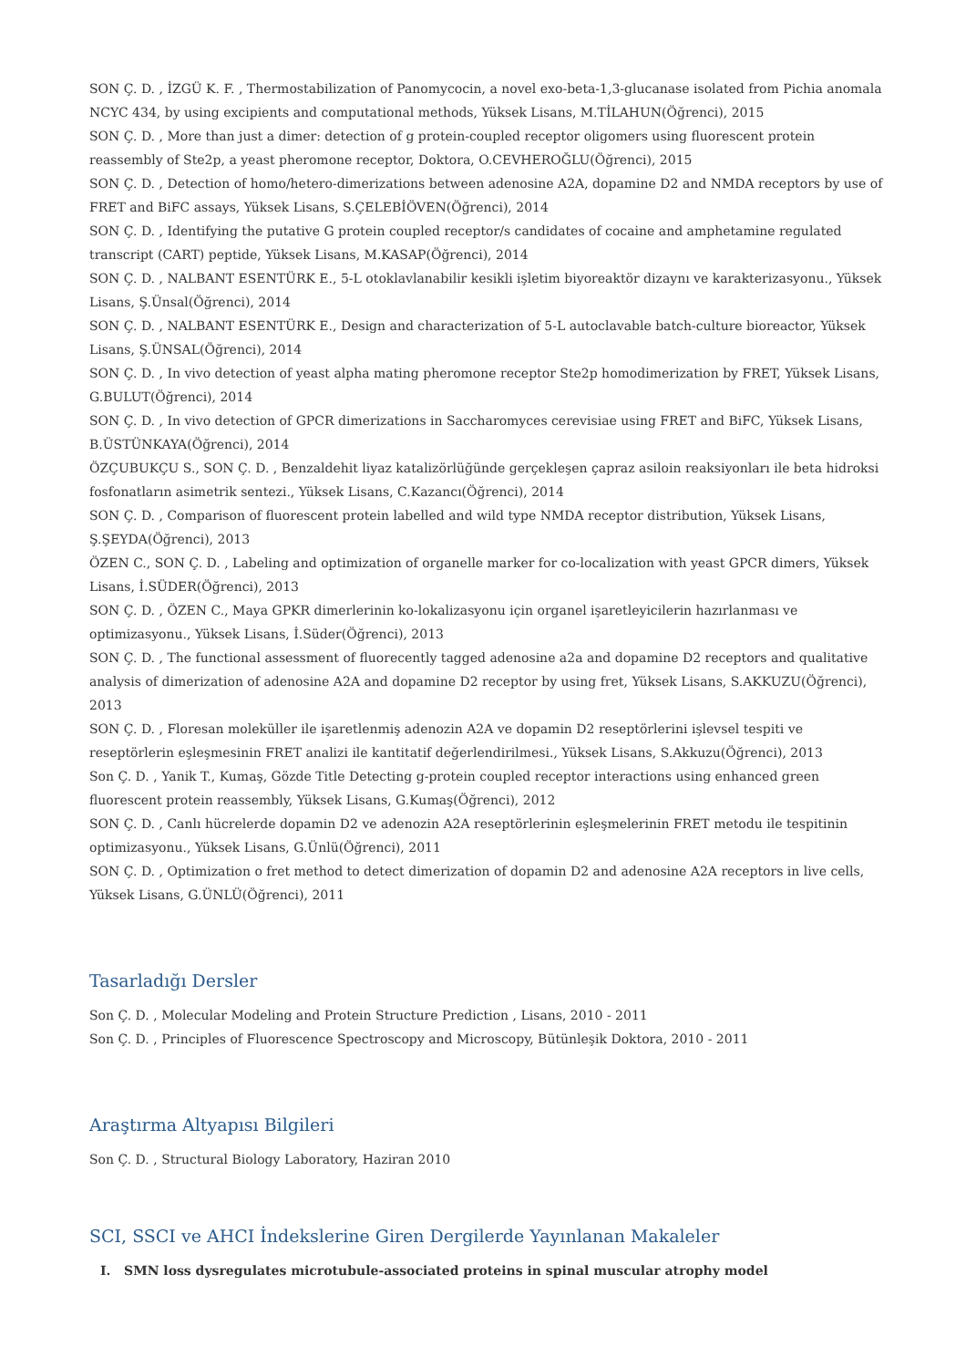SON Ç. D. , İZGÜ K. F. , Thermostabilization of Panomycocin, a novel exo-beta-1,3-glucanase isolated from Pichia anomala NCYC 434, by using excipients and computational methods, Yüksek Lisans, M.TİLAHUN(Öğrenci), 2015
SON Ç. D. , More than just a dimer: detection of g protein-coupled receptor oligomers using fluorescent protein reassembly of Ste2p, a yeast pheromone receptor, Doktora, O.CEVHEROĞLU(Öğrenci), 2015
SON Ç. D. , Detection of homo/hetero-dimerizations between adenosine A2A, dopamine D2 and NMDA receptors by use of FRET and BiFC assays, Yüksek Lisans, S.ÇELEBİÖVEN(Öğrenci), 2014
SON Ç. D. , Identifying the putative G protein coupled receptor/s candidates of cocaine and amphetamine regulated transcript (CART) peptide, Yüksek Lisans, M.KASAP(Öğrenci), 2014
SON Ç. D. , NALBANT ESENTÜRK E., 5-L otoklavlanabilir kesikli işletim biyoreaktör dizaynı ve karakterizasyonu., Yüksek Lisans, Ş.Ünsal(Öğrenci), 2014
SON Ç. D. , NALBANT ESENTÜRK E., Design and characterization of 5-L autoclavable batch-culture bioreactor, Yüksek Lisans, Ş.ÜNSAL(Öğrenci), 2014
SON Ç. D. , In vivo detection of yeast alpha mating pheromone receptor Ste2p homodimerization by FRET, Yüksek Lisans, G.BULUT(Öğrenci), 2014
SON Ç. D. , In vivo detection of GPCR dimerizations in Saccharomyces cerevisiae using FRET and BiFC, Yüksek Lisans, B.ÜSTÜNKAYA(Öğrenci), 2014
ÖZÇUBUKÇU S., SON Ç. D. , Benzaldehit liyaz katalizörlüğünde gerçekleşen çapraz asiloin reaksiyonları ile beta hidroksi fosfonatların asimetrik sentezi., Yüksek Lisans, C.Kazancı(Öğrenci), 2014
SON Ç. D. , Comparison of fluorescent protein labelled and wild type NMDA receptor distribution, Yüksek Lisans, Ş.ŞEYDA(Öğrenci), 2013
ÖZEN C., SON Ç. D. , Labeling and optimization of organelle marker for co-localization with yeast GPCR dimers, Yüksek Lisans, İ.SÜDER(Öğrenci), 2013
SON Ç. D. , ÖZEN C., Maya GPKR dimerlerinin ko-lokalizasyonu için organel işaretleyicilerin hazırlanması ve optimizasyonu., Yüksek Lisans, İ.Süder(Öğrenci), 2013
SON Ç. D. , The functional assessment of fluorecently tagged adenosine a2a and dopamine D2 receptors and qualitative analysis of dimerization of adenosine A2A and dopamine D2 receptor by using fret, Yüksek Lisans, S.AKKUZU(Öğrenci), 2013
SON Ç. D. , Floresan moleküller ile işaretlenmiş adenozin A2A ve dopamin D2 reseptörlerini işlevsel tespiti ve reseptörlerin eşleşmesinin FRET analizi ile kantitatif değerlendirilmesi., Yüksek Lisans, S.Akkuzu(Öğrenci), 2013
Son Ç. D. , Yanik T., Kumaş, Gözde Title Detecting g-protein coupled receptor interactions using enhanced green fluorescent protein reassembly, Yüksek Lisans, G.Kumaş(Öğrenci), 2012
SON Ç. D. , Canlı hücrelerde dopamin D2 ve adenozin A2A reseptörlerinin eşleşmelerinin FRET metodu ile tespitinin optimizasyonu., Yüksek Lisans, G.Ünlü(Öğrenci), 2011
SON Ç. D. , Optimization o fret method to detect dimerization of dopamin D2 and adenosine A2A receptors in live cells, Yüksek Lisans, G.ÜNLÜ(Öğrenci), 2011
Tasarladığı Dersler
Son Ç. D. , Molecular Modeling and Protein Structure Prediction , Lisans, 2010 - 2011
Son Ç. D. , Principles of Fluorescence Spectroscopy and Microscopy, Bütünleşik Doktora, 2010 - 2011
Araştırma Altyapısı Bilgileri
Son Ç. D. , Structural Biology Laboratory, Haziran 2010
SCI, SSCI ve AHCI İndekslerine Giren Dergilerde Yayınlanan Makaleler
I. SMN loss dysregulates microtubule-associated proteins in spinal muscular atrophy model